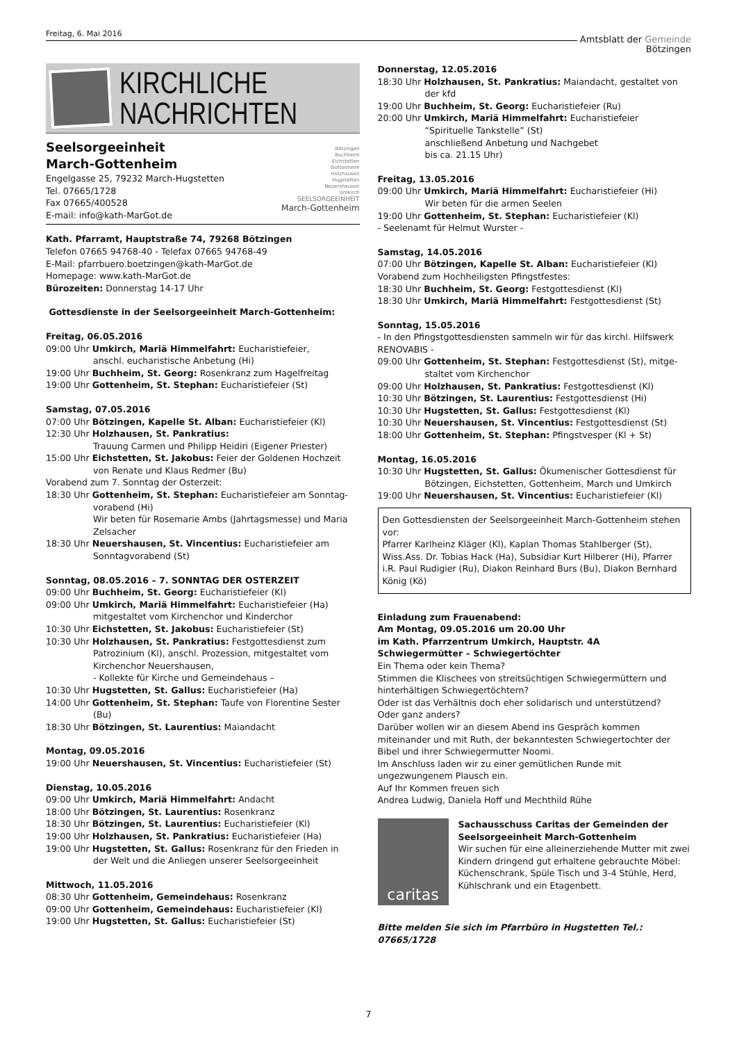Freitag, 6. Mai 2016 Amtsblatt der Gemeinde
Bötzingen
KIRCHLICHE
NACHRICHTEN
Bötzingen
Buchheim
Eichstetten
Gottenheim
Holzhausen
Hugstetten
Neuershausen
Umkirch
SEELSORGEEINHEIT
March-Gottenheim
Seelsorgeeinheit
March-Gottenheim
Engelgasse 25, 79232 March-Hugstetten
Tel. 07665/1728
Fax 07665/400528
E-mail: info@kath-MarGot.de
Kath. Pfarramt, Hauptstraße 74, 79268 Bötzingen
Telefon 07665 94768-40 - Telefax 07665 94768-49
E-Mail: pfarrbuero.boetzingen@kath-MarGot.de
Homepage: www.kath-MarGot.de
Bürozeiten: Donnerstag 14-17 Uhr
Gottesdienste in der Seelsorgeeinheit March-Gottenheim:
Freitag, 06.05.2016
09:00 Uhr Umkirch, Mariä Himmelfahrt: Eucharistiefeier,
anschl. eucharistische Anbetung (Hi)
19:00 Uhr Buchheim, St. Georg: Rosenkranz zum Hagelfreitag
19:00 Uhr Gottenheim, St. Stephan: Eucharistiefeier (St)
Samstag, 07.05.2016
07:00 Uhr Bötzingen, Kapelle St. Alban: Eucharistiefeier (Kl)
12:30 Uhr Holzhausen, St. Pankratius:
Trauung Carmen und Philipp Heidiri (Eigener Priester)
15:00 Uhr Eichstetten, St. Jakobus: Feier der Goldenen Hochzeit
von Renate und Klaus Redmer (Bu)
Vorabend zum 7. Sonntag der Osterzeit:
18:30 Uhr Gottenheim, St. Stephan: Eucharistiefeier am Sonntag-
vorabend (Hi)
Wir beten für Rosemarie Ambs (Jahrtagsmesse) und Maria Zelsacher
18:30 Uhr Neuershausen, St. Vincentius: Eucharistiefeier am
Sonntagvorabend (St)
Sonntag, 08.05.2016 – 7. SONNTAG DER OSTERZEIT
09:00 Uhr Buchheim, St. Georg: Eucharistiefeier (Kl)
09:00 Uhr Umkirch, Mariä Himmelfahrt: Eucharistiefeier (Ha)
mitgestaltet vom Kirchenchor und Kinderchor
10:30 Uhr Eichstetten, St. Jakobus: Eucharistiefeier (St)
10:30 Uhr Holzhausen, St. Pankratius: Festgottesdienst zum
Patrozinium (Kl), anschl. Prozession, mitgestaltet vom Kirchenchor Neuershausen,
- Kollekte für Kirche und Gemeindehaus –
10:30 Uhr Hugstetten, St. Gallus: Eucharistiefeier (Ha)
14:00 Uhr Gottenheim, St. Stephan: Taufe von Florentine Sester
(Bu)
18:30 Uhr Bötzingen, St. Laurentius: Maiandacht
Montag, 09.05.2016
19:00 Uhr Neuershausen, St. Vincentius: Eucharistiefeier (St)
Dienstag, 10.05.2016
09:00 Uhr Umkirch, Mariä Himmelfahrt: Andacht
18:00 Uhr Bötzingen, St. Laurentius: Rosenkranz
18:30 Uhr Bötzingen, St. Laurentius: Eucharistiefeier (Kl)
19:00 Uhr Holzhausen, St. Pankratius: Eucharistiefeier (Ha)
19:00 Uhr Hugstetten, St. Gallus: Rosenkranz für den Frieden in
der Welt und die Anliegen unserer Seelsorgeeinheit
Mittwoch, 11.05.2016
08:30 Uhr Gottenheim, Gemeindehaus: Rosenkranz
09:00 Uhr Gottenheim, Gemeindehaus: Eucharistiefeier (Kl)
19:00 Uhr Hugstetten, St. Gallus: Eucharistiefeier (St)
Donnerstag, 12.05.2016
18:30 Uhr Holzhausen, St. Pankratius: Maiandacht, gestaltet von
der kfd
19:00 Uhr Buchheim, St. Georg: Eucharistiefeier (Ru)
20:00 Uhr Umkirch, Mariä Himmelfahrt: Eucharistiefeier
“Spirituelle Tankstelle” (St)
anschließend Anbetung und Nachgebet
bis ca. 21.15 Uhr)
Freitag, 13.05.2016
09:00 Uhr Umkirch, Mariä Himmelfahrt: Eucharistiefeier (Hi)
Wir beten für die armen Seelen
19:00 Uhr Gottenheim, St. Stephan: Eucharistiefeier (Kl)
- Seelenamt für Helmut Wurster -
Samstag, 14.05.2016
07:00 Uhr Bötzingen, Kapelle St. Alban: Eucharistiefeier (Kl)
Vorabend zum Hochheiligsten Pfingstfestes:
18:30 Uhr Buchheim, St. Georg: Festgottesdienst (Kl)
18:30 Uhr Umkirch, Mariä Himmelfahrt: Festgottesdienst (St)
Sonntag, 15.05.2016
- In den Pfingstgottesdiensten sammeln wir für das kirchl. Hilfswerk RENOVABIS -
09:00 Uhr Gottenheim, St. Stephan: Festgottesdienst (St), mitge-
staltet vom Kirchenchor
09:00 Uhr Holzhausen, St. Pankratius: Festgottesdienst (Kl)
10:30 Uhr Bötzingen, St. Laurentius: Festgottesdienst (Hi)
10:30 Uhr Hugstetten, St. Gallus: Festgottesdienst (Kl)
10:30 Uhr Neuershausen, St. Vincentius: Festgottesdienst (St)
18:00 Uhr Gottenheim, St. Stephan: Pfingstvesper (Kl + St)
Montag, 16.05.2016
10:30 Uhr Hugstetten, St. Gallus: Ökumenischer Gottesdienst für
Bötzingen, Eichstetten, Gottenheim, March und Umkirch
19:00 Uhr Neuershausen, St. Vincentius: Eucharistiefeier (Kl)
Den Gottesdiensten der Seelsorgeeinheit March-Gottenheim stehen vor:
Pfarrer Karlheinz Kläger (Kl), Kaplan Thomas Stahlberger (St), Wiss.Ass. Dr. Tobias Hack (Ha), Subsidiar Kurt Hilberer (Hi), Pfarrer i.R. Paul Rudigier (Ru), Diakon Reinhard Burs (Bu), Diakon Bernhard König (Kö)
Einladung zum Frauenabend:
Am Montag, 09.05.2016 um 20.00 Uhr
im Kath. Pfarrzentrum Umkirch, Hauptstr. 4A
Schwiegermütter – Schwiegertöchter
Ein Thema oder kein Thema?
Stimmen die Klischees von streitsüchtigen Schwiegermüttern und hinterhältigen Schwiegertöchtern?
Oder ist das Verhältnis doch eher solidarisch und unterstützend?
Oder ganz anders?
Darüber wollen wir an diesem Abend ins Gespräch kommen miteinander und mit Ruth, der bekanntesten Schwiegertochter der Bibel und ihrer Schwiegermutter Noomi.
Im Anschluss laden wir zu einer gemütlichen Runde mit ungezwungenem Plausch ein.
Auf Ihr Kommen freuen sich
Andrea Ludwig, Daniela Hoff und Mechthild Rühe
caritas
Sachausschuss Caritas der Gemeinden der Seelsorgeeinheit March-Gottenheim
Wir suchen für eine alleinerziehende Mutter mit zwei Kindern dringend gut erhaltene gebrauchte Möbel:
Küchenschrank, Spüle Tisch und 3-4 Stühle, Herd, Kühlschrank und ein Etagenbett.
Bitte melden Sie sich im Pfarrbüro in Hugstetten Tel.: 07665/1728
7